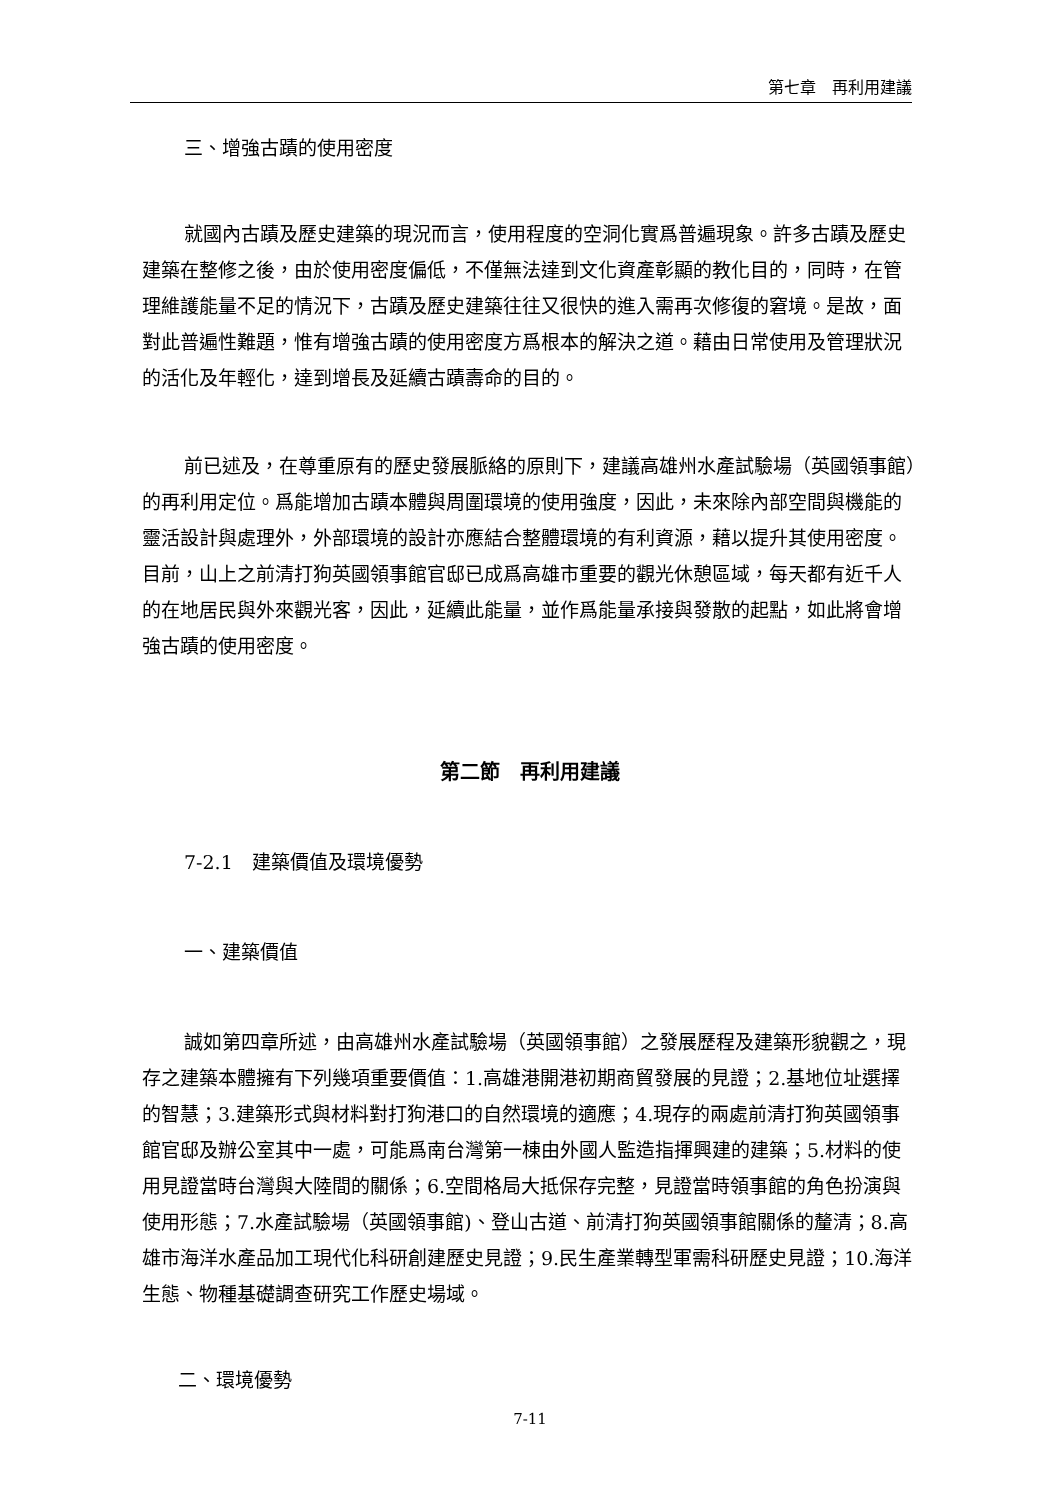第七章　再利用建議
三、增強古蹟的使用密度
就國內古蹟及歷史建築的現況而言，使用程度的空洞化實爲普遍現象。許多古蹟及歷史建築在整修之後，由於使用密度偏低，不僅無法達到文化資產彰顯的教化目的，同時，在管理維護能量不足的情況下，古蹟及歷史建築往往又很快的進入需再次修復的窘境。是故，面對此普遍性難題，惟有增強古蹟的使用密度方爲根本的解決之道。藉由日常使用及管理狀況的活化及年輕化，達到增長及延續古蹟壽命的目的。
前已述及，在尊重原有的歷史發展脈絡的原則下，建議高雄州水產試驗場（英國領事館）的再利用定位。爲能增加古蹟本體與周圍環境的使用強度，因此，未來除內部空間與機能的靈活設計與處理外，外部環境的設計亦應結合整體環境的有利資源，藉以提升其使用密度。目前，山上之前清打狗英國領事館官邸已成爲高雄市重要的觀光休憩區域，每天都有近千人的在地居民與外來觀光客，因此，延續此能量，並作爲能量承接與發散的起點，如此將會增強古蹟的使用密度。
第二節　再利用建議
7-2.1　建築價值及環境優勢
一、建築價值
誠如第四章所述，由高雄州水產試驗場（英國領事館）之發展歷程及建築形貌觀之，現存之建築本體擁有下列幾項重要價值：1.高雄港開港初期商貿發展的見證；2.基地位址選擇的智慧；3.建築形式與材料對打狗港口的自然環境的適應；4.現存的兩處前清打狗英國領事館官邸及辦公室其中一處，可能爲南台灣第一棟由外國人監造指揮興建的建築；5.材料的使用見證當時台灣與大陸間的關係；6.空間格局大抵保存完整，見證當時領事館的角色扮演與使用形態；7.水產試驗場（英國領事館)、登山古道、前清打狗英國領事館關係的釐清；8.高雄市海洋水產品加工現代化科研創建歷史見證；9.民生產業轉型軍需科研歷史見證；10.海洋生態、物種基礎調查研究工作歷史場域。
二、環境優勢
7-11